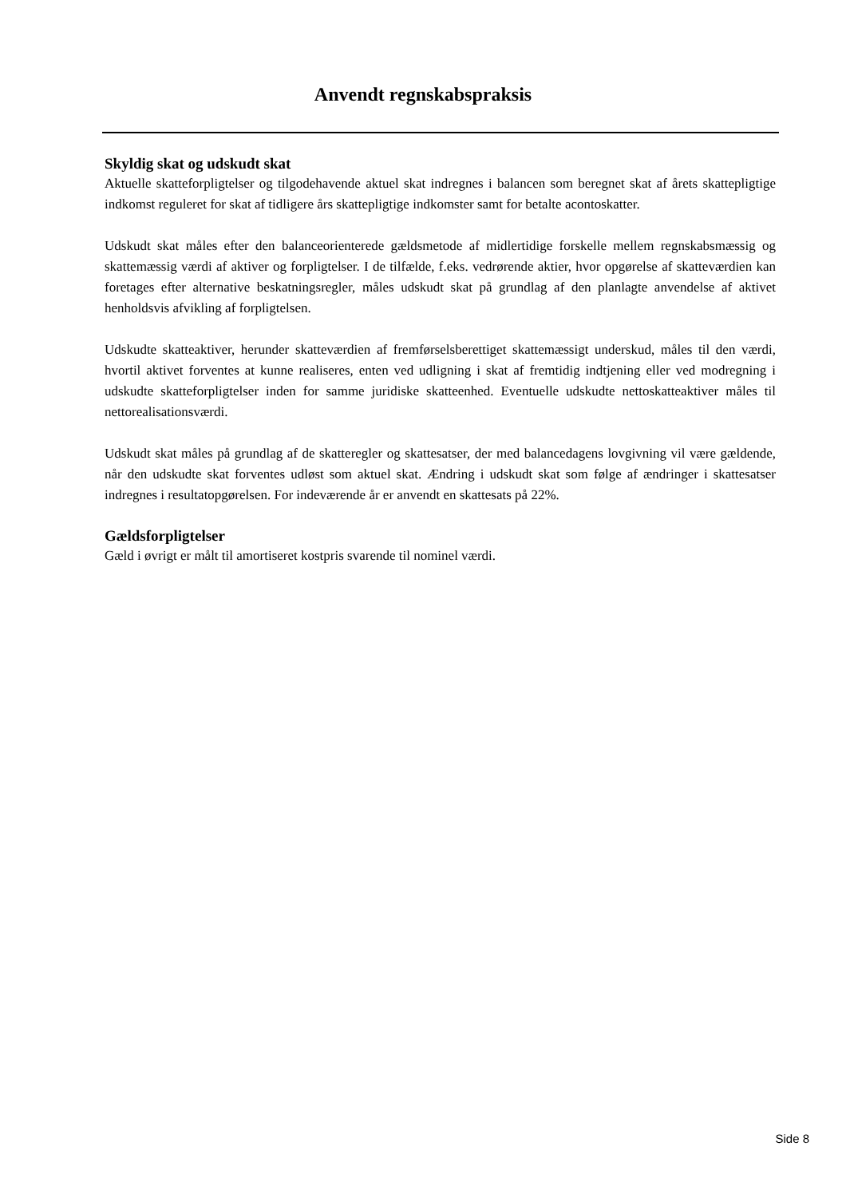Anvendt regnskabspraksis
Skyldig skat og udskudt skat
Aktuelle skatteforpligtelser og tilgodehavende aktuel skat indregnes i balancen som beregnet skat af årets skattepligtige indkomst reguleret for skat af tidligere års skattepligtige indkomster samt for betalte acontoskatter.
Udskudt skat måles efter den balanceorienterede gældsmetode af midlertidige forskelle mellem regnskabsmæssig og skattemæssig værdi af aktiver og forpligtelser. I de tilfælde, f.eks. vedrørende aktier, hvor opgørelse af skatteværdien kan foretages efter alternative beskatningsregler, måles udskudt skat på grundlag af den planlagte anvendelse af aktivet henholdsvis afvikling af forpligtelsen.
Udskudte skatteaktiver, herunder skatteværdien af fremførselsberettiget skattemæssigt underskud, måles til den værdi, hvortil aktivet forventes at kunne realiseres, enten ved udligning i skat af fremtidig indtjening eller ved modregning i udskudte skatteforpligtelser inden for samme juridiske skatteenhed. Eventuelle udskudte nettoskatteaktiver måles til nettorealisationsværdi.
Udskudt skat måles på grundlag af de skatteregler og skattesatser, der med balancedagens lovgivning vil være gældende, når den udskudte skat forventes udløst som aktuel skat. Ændring i udskudt skat som følge af ændringer i skattesatser indregnes i resultatopgørelsen. For indeværende år er anvendt en skattesats på 22%.
Gældsforpligtelser
Gæld i øvrigt er målt til amortiseret kostpris svarende til nominel værdi.
Side 8